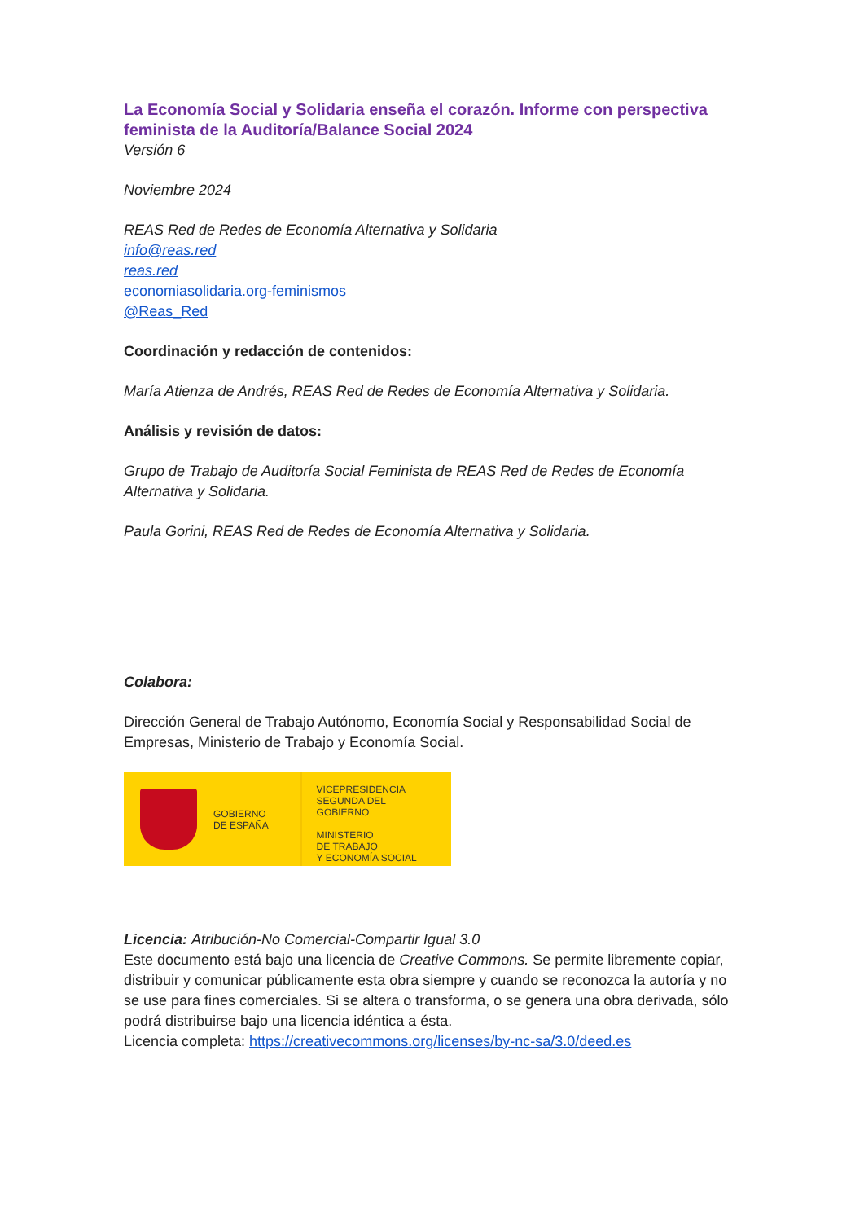La Economía Social y Solidaria enseña el corazón. Informe con perspectiva feminista de la Auditoría/Balance Social 2024
Versión 6
Noviembre 2024
REAS Red de Redes de Economía Alternativa y Solidaria
info@reas.red
reas.red
economiasolidaria.org-feminismos
@Reas_Red
Coordinación y redacción de contenidos:
María Atienza de Andrés, REAS Red de Redes de Economía Alternativa y Solidaria.
Análisis y revisión de datos:
Grupo de Trabajo de Auditoría Social Feminista de REAS Red de Redes de Economía Alternativa y Solidaria.
Paula Gorini, REAS Red de Redes de Economía Alternativa y Solidaria.
Colabora:
Dirección General de Trabajo Autónomo, Economía Social y Responsabilidad Social de Empresas, Ministerio de Trabajo y Economía Social.
GOBIERNO
DE ESPAÑA
VICEPRESIDENCIA
SEGUNDA DEL GOBIERNO
MINISTERIO
DE TRABAJO
Y ECONOMÍA SOCIAL
Licencia: Atribución-No Comercial-Compartir Igual 3.0
Este documento está bajo una licencia de Creative Commons. Se permite libremente copiar, distribuir y comunicar públicamente esta obra siempre y cuando se reconozca la autoría y no se use para fines comerciales. Si se altera o transforma, o se genera una obra derivada, sólo podrá distribuirse bajo una licencia idéntica a ésta.
Licencia completa: https://creativecommons.org/licenses/by-nc-sa/3.0/deed.es